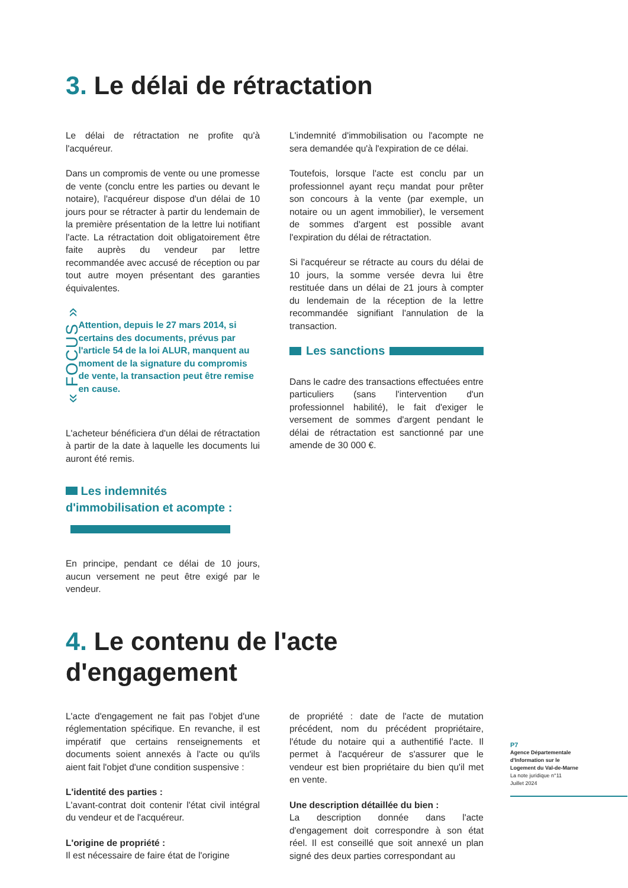3. Le délai de rétractation
Le délai de rétractation ne profite qu'à l'acquéreur.
Dans un compromis de vente ou une promesse de vente (conclu entre les parties ou devant le notaire), l'acquéreur dispose d'un délai de 10 jours pour se rétracter à partir du lendemain de la première présentation de la lettre lui notifiant l'acte. La rétractation doit obligatoirement être faite auprès du vendeur par lettre recommandée avec accusé de réception ou par tout autre moyen présentant des garanties équivalentes.
« FOCUS »
Attention, depuis le 27 mars 2014, si certains des documents, prévus par l'article 54 de la loi ALUR, manquent au moment de la signature du compromis de vente, la transaction peut être remise en cause.
L'acheteur bénéficiera d'un délai de rétractation à partir de la date à laquelle les documents lui auront été remis.
Les indemnités d'immobilisation et acompte :
En principe, pendant ce délai de 10 jours, aucun versement ne peut être exigé par le vendeur.
L'indemnité d'immobilisation ou l'acompte ne sera demandée qu'à l'expiration de ce délai.
Toutefois, lorsque l'acte est conclu par un professionnel ayant reçu mandat pour prêter son concours à la vente (par exemple, un notaire ou un agent immobilier), le versement de sommes d'argent est possible avant l'expiration du délai de rétractation.
Si l'acquéreur se rétracte au cours du délai de 10 jours, la somme versée devra lui être restituée dans un délai de 21 jours à compter du lendemain de la réception de la lettre recommandée signifiant l'annulation de la transaction.
Les sanctions
Dans le cadre des transactions effectuées entre particuliers (sans l'intervention d'un professionnel habilité), le fait d'exiger le versement de sommes d'argent pendant le délai de rétractation est sanctionné par une amende de 30 000 €.
4. Le contenu de l'acte
d'engagement
L'acte d'engagement ne fait pas l'objet d'une réglementation spécifique. En revanche, il est impératif que certains renseignements et documents soient annexés à l'acte ou qu'ils aient fait l'objet d'une condition suspensive :
L'identité des parties :
L'avant-contrat doit contenir l'état civil intégral du vendeur et de l'acquéreur.
L'origine de propriété :
Il est nécessaire de faire état de l'origine
de propriété : date de l'acte de mutation précédent, nom du précédent propriétaire, l'étude du notaire qui a authentifié l'acte. Il permet à l'acquéreur de s'assurer que le vendeur est bien propriétaire du bien qu'il met en vente.
Une description détaillée du bien :
La description donnée dans l'acte d'engagement doit correspondre à son état réel. Il est conseillé que soit annexé un plan signé des deux parties correspondant au
P7
Agence Départementale
d'Information sur le
Logement du Val-de-Marne
La note juridique n°11
Juillet 2024